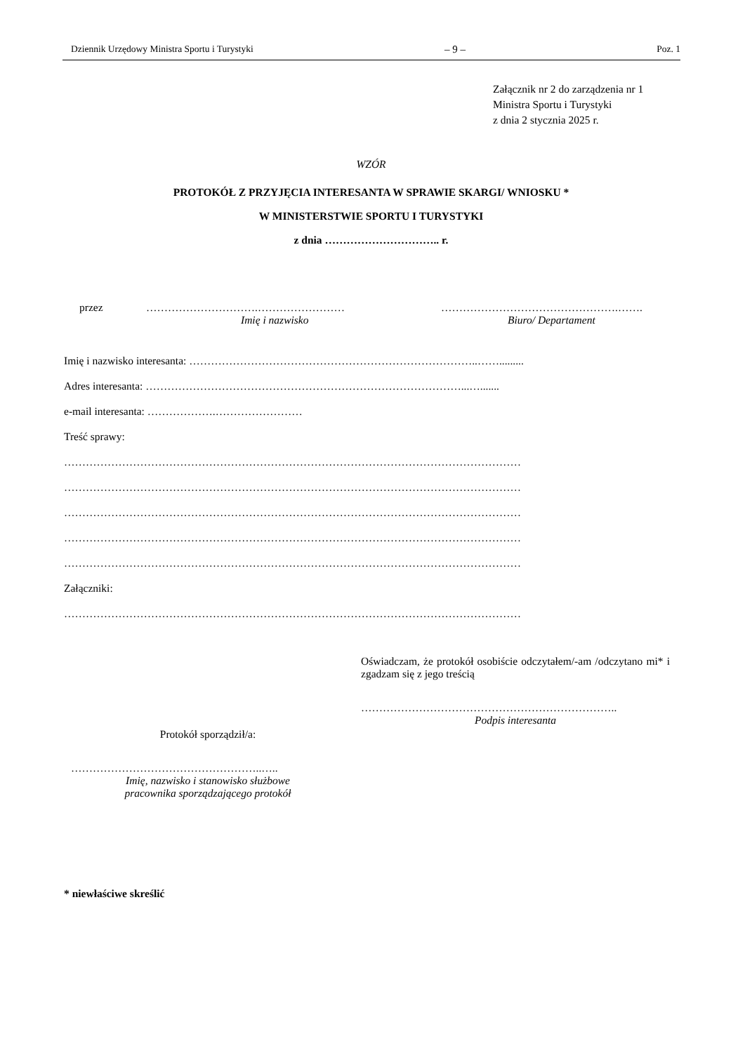Dziennik Urzędowy Ministra Sportu i Turystyki – 9 – Poz. 1
Załącznik nr 2 do zarządzenia nr 1
Ministra Sportu i Turystyki
z dnia 2 stycznia 2025 r.
WZÓR
PROTOKÓŁ Z PRZYJĘCIA INTERESANTA W SPRAWIE SKARGI/ WNIOSKU *
W MINISTERSTWIE SPORTU I TURYSTYKI
z dnia ………………………….. r.
przez ………………………….……………………
Imię i nazwisko
………………………………………….…….
Biuro/ Departament
Imię i nazwisko interesanta: ……………………………………………………………………..…….........
Adres interesanta: ……………………………………………………………………………...….......
e-mail interesanta: ……………….……………………
Treść sprawy:
………………………………………………………………………………………………………………
………………………………………………………………………………………………………………
………………………………………………………………………………………………………………
………………………………………………………………………………………………………………
………………………………………………………………………………………………………………
Załączniki:
………………………………………………………………………………………………………………
Oświadczam, że protokół osobiście odczytałem/-am /odczytano mi* i zgadzam się z jego treścią
……………………………………………………………..
Podpis interesanta
Protokół sporządził/a:
……………………………………………..…..
Imię, nazwisko i stanowisko służbowe
pracownika sporządzającego protokół
* niewłaściwe skreślić